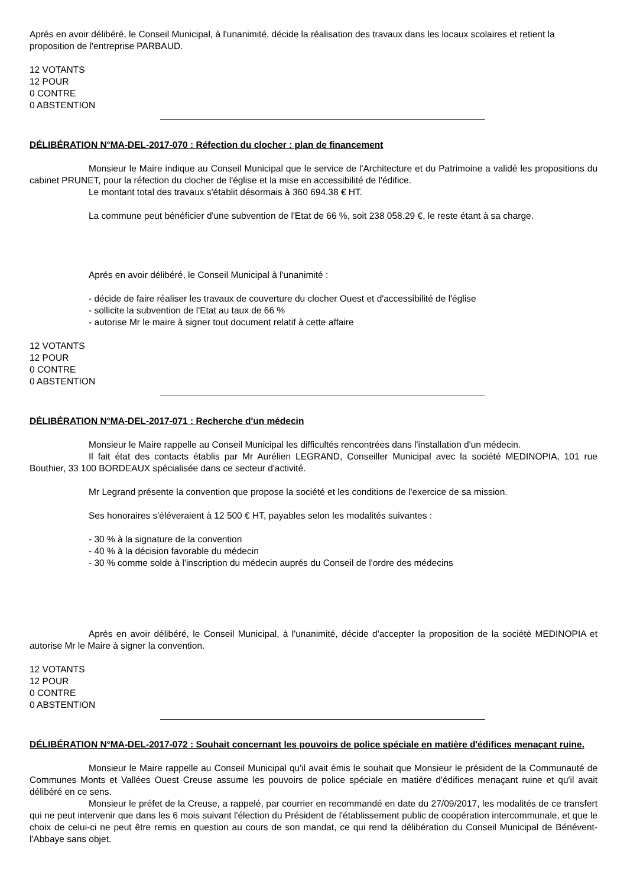Aprés en avoir délibéré, le Conseil Municipal, à l'unanimité, décide la réalisation des travaux dans les locaux scolaires et retient la proposition de l'entreprise PARBAUD.
12 VOTANTS
12 POUR
0 CONTRE
0 ABSTENTION
DÉLIBÉRATION N°MA-DEL-2017-070 : Réfection du clocher : plan de financement
Monsieur le Maire indique au Conseil Municipal que le service de l'Architecture et du Patrimoine a validé les propositions du cabinet PRUNET, pour la réfection du clocher de l'église et la mise en accessibilité de l'édifice.
Le montant total des travaux s'établit désormais à 360 694.38 € HT.
La commune peut bénéficier d'une subvention de l'Etat de 66 %, soit 238 058.29 €, le reste étant à sa charge.
Aprés en avoir délibéré, le Conseil Municipal à l'unanimité :
- décide de faire réaliser les travaux de couverture du clocher Ouest et d'accessibilité de l'église
- sollicite la subvention de l'Etat au taux de 66 %
- autorise Mr le maire à signer tout document relatif à cette affaire
12 VOTANTS
12 POUR
0 CONTRE
0 ABSTENTION
DÉLIBÉRATION N°MA-DEL-2017-071 : Recherche d'un médecin
Monsieur le Maire rappelle au Conseil Municipal les difficultés rencontrées dans l'installation d'un médecin.
Il fait état des contacts établis par Mr Aurélien LEGRAND, Conseiller Municipal avec la société MEDINOPIA, 101 rue Bouthier, 33 100 BORDEAUX spécialisée dans ce secteur d'activité.
Mr Legrand présente la convention que propose la société et les conditions de l'exercice de sa mission.
Ses honoraires s'éléveraient à 12 500 € HT, payables selon les modalités suivantes :
- 30 % à la signature de la convention
- 40 % à la décision favorable du médecin
- 30 % comme solde à l'inscription du médecin auprés du Conseil de l'ordre des médecins
Aprés en avoir délibéré, le Conseil Municipal, à l'unanimité, décide d'accepter la proposition de la société MEDINOPIA et autorise Mr le Maire à signer la convention.
12 VOTANTS
12 POUR
0 CONTRE
0 ABSTENTION
DÉLIBÉRATION N°MA-DEL-2017-072 : Souhait concernant les pouvoirs de police spéciale en matière d'édifices menaçant ruine.
Monsieur le Maire rappelle au Conseil Municipal qu'il avait émis le souhait que Monsieur le président de la Communauté de Communes Monts et Vallées Ouest Creuse assume les pouvoirs de police spéciale en matière d'édifices menaçant ruine et qu'il avait délibéré en ce sens.
Monsieur le préfet de la Creuse, a rappelé, par courrier en recommandé en date du 27/09/2017, les modalités de ce transfert qui ne peut intervenir que dans les 6 mois suivant l'élection du Président de l'établissement public de coopération intercommunale, et que le choix de celui-ci ne peut être remis en question au cours de son mandat, ce qui rend la délibération du Conseil Municipal de Bénévent-l'Abbaye sans objet.